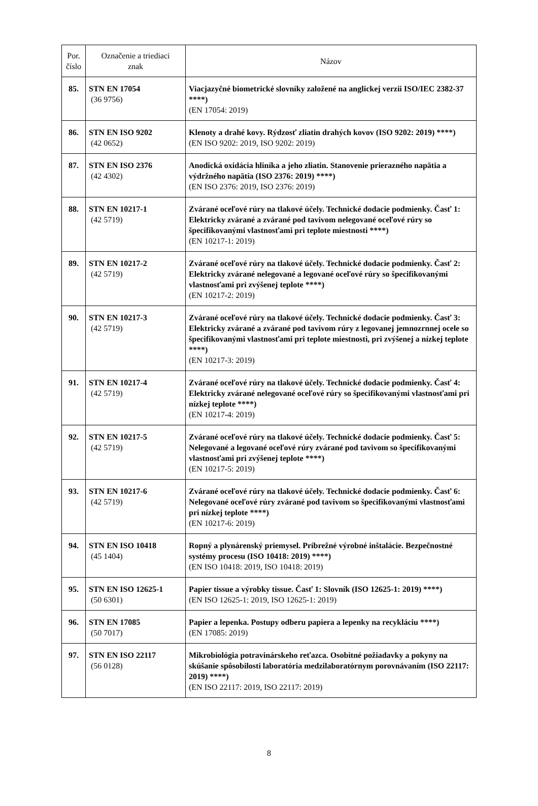| Por. číslo | Označenie a triediaci znak | Názov |
| --- | --- | --- |
| 85. | STN EN 17054 (36 9756) | Viacjazyčné biometrické slovníky založené na anglickej verzii ISO/IEC 2382-37 ****) (EN 17054: 2019) |
| 86. | STN EN ISO 9202 (42 0652) | Klenoty a drahé kovy. Rýdzosť zliatin drahých kovov (ISO 9202: 2019) ****) (EN ISO 9202: 2019, ISO 9202: 2019) |
| 87. | STN EN ISO 2376 (42 4302) | Anodická oxidácia hliníka a jeho zliatin. Stanovenie prierazného napätia a výdržného napätia (ISO 2376: 2019) ****) (EN ISO 2376: 2019, ISO 2376: 2019) |
| 88. | STN EN 10217-1 (42 5719) | Zvárané oceľové rúry na tlakové účely. Technické dodacie podmienky. Časť 1: Elektricky zvárané a zvárané pod tavivom nelegované oceľové rúry so špecifikovanými vlastnosťami pri teplote miestnosti ****) (EN 10217-1: 2019) |
| 89. | STN EN 10217-2 (42 5719) | Zvárané oceľové rúry na tlakové účely. Technické dodacie podmienky. Časť 2: Elektricky zvárané nelegované a legované oceľové rúry so špecifikovanými vlastnosťami pri zvýšenej teplote ****) (EN 10217-2: 2019) |
| 90. | STN EN 10217-3 (42 5719) | Zvárané oceľové rúry na tlakové účely. Technické dodacie podmienky. Časť 3: Elektricky zvárané a zvárané pod tavivom rúry z legovanej jemnozrnnej ocele so špecifikovanými vlastnosťami pri teplote miestnosti, pri zvýšenej a nízkej teplote ****) (EN 10217-3: 2019) |
| 91. | STN EN 10217-4 (42 5719) | Zvárané oceľové rúry na tlakové účely. Technické dodacie podmienky. Časť 4: Elektricky zvárané nelegované oceľové rúry so špecifikovanými vlastnosťami pri nízkej teplote ****) (EN 10217-4: 2019) |
| 92. | STN EN 10217-5 (42 5719) | Zvárané oceľové rúry na tlakové účely. Technické dodacie podmienky. Časť 5: Nelegované a legované oceľové rúry zvárané pod tavivom so špecifikovanými vlastnosťami pri zvýšenej teplote ****) (EN 10217-5: 2019) |
| 93. | STN EN 10217-6 (42 5719) | Zvárané oceľové rúry na tlakové účely. Technické dodacie podmienky. Časť 6: Nelegované oceľové rúry zvárané pod tavivom so špecifikovanými vlastnosťami pri nízkej teplote ****) (EN 10217-6: 2019) |
| 94. | STN EN ISO 10418 (45 1404) | Ropný a plynárenský priemysel. Príbrežné výrobné inštalácie. Bezpečnostné systémy procesu (ISO 10418: 2019) ****) (EN ISO 10418: 2019, ISO 10418: 2019) |
| 95. | STN EN ISO 12625-1 (50 6301) | Papier tissue a výrobky tissue. Časť 1: Slovník (ISO 12625-1: 2019) ****) (EN ISO 12625-1: 2019, ISO 12625-1: 2019) |
| 96. | STN EN 17085 (50 7017) | Papier a lepenka. Postupy odberu papiera a lepenky na recykláciu ****) (EN 17085: 2019) |
| 97. | STN EN ISO 22117 (56 0128) | Mikrobiológia potravinárskeho reťazca. Osobitné požiadavky a pokyny na skúšanie spôsobilosti laboratória medzilaboratórnym porovnávaním (ISO 22117: 2019) ****) (EN ISO 22117: 2019, ISO 22117: 2019) |
8